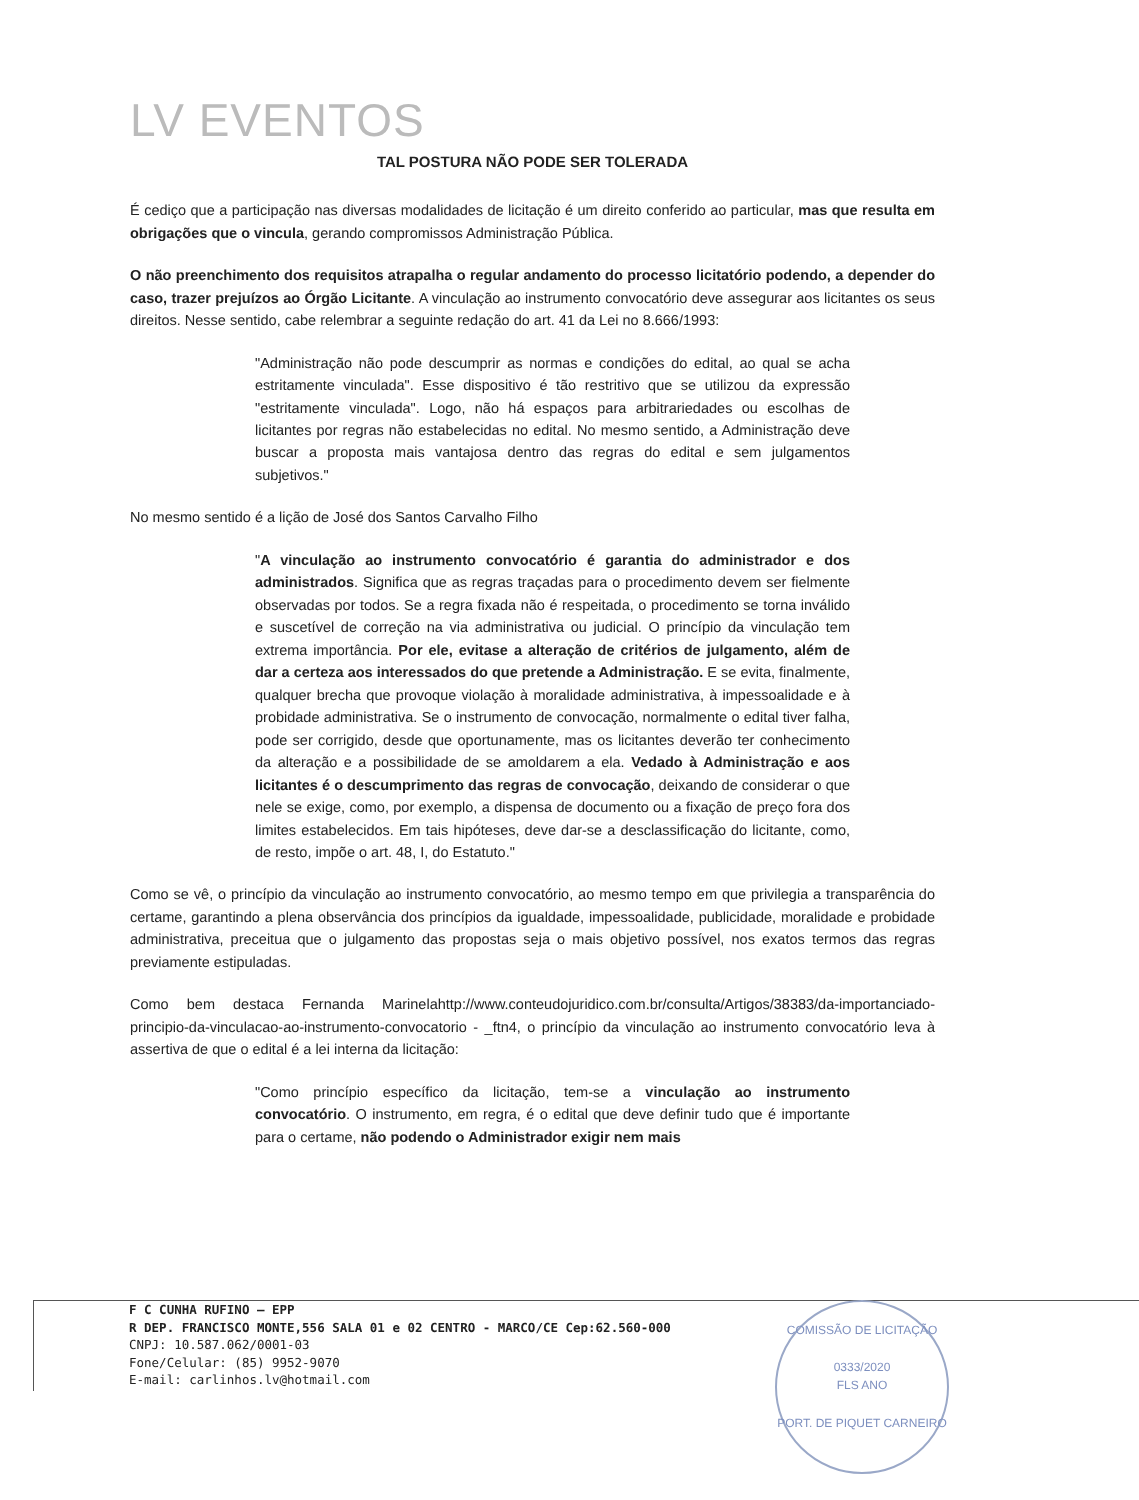LV EVENTOS
TAL POSTURA NÃO PODE SER TOLERADA
É cediço que a participação nas diversas modalidades de licitação é um direito conferido ao particular, mas que resulta em obrigações que o vincula, gerando compromissos Administração Pública.
O não preenchimento dos requisitos atrapalha o regular andamento do processo licitatório podendo, a depender do caso, trazer prejuízos ao Órgão Licitante. A vinculação ao instrumento convocatório deve assegurar aos licitantes os seus direitos. Nesse sentido, cabe relembrar a seguinte redação do art. 41 da Lei no 8.666/1993:
"Administração não pode descumprir as normas e condições do edital, ao qual se acha estritamente vinculada". Esse dispositivo é tão restritivo que se utilizou da expressão "estritamente vinculada". Logo, não há espaços para arbitrariedades ou escolhas de licitantes por regras não estabelecidas no edital. No mesmo sentido, a Administração deve buscar a proposta mais vantajosa dentro das regras do edital e sem julgamentos subjetivos."
No mesmo sentido é a lição de José dos Santos Carvalho Filho
"A vinculação ao instrumento convocatório é garantia do administrador e dos administrados. Significa que as regras traçadas para o procedimento devem ser fielmente observadas por todos. Se a regra fixada não é respeitada, o procedimento se torna inválido e suscetível de correção na via administrativa ou judicial. O princípio da vinculação tem extrema importância. Por ele, evitase a alteração de critérios de julgamento, além de dar a certeza aos interessados do que pretende a Administração. E se evita, finalmente, qualquer brecha que provoque violação à moralidade administrativa, à impessoalidade e à probidade administrativa. Se o instrumento de convocação, normalmente o edital tiver falha, pode ser corrigido, desde que oportunamente, mas os licitantes deverão ter conhecimento da alteração e a possibilidade de se amoldarem a ela. Vedado à Administração e aos licitantes é o descumprimento das regras de convocação, deixando de considerar o que nele se exige, como, por exemplo, a dispensa de documento ou a fixação de preço fora dos limites estabelecidos. Em tais hipóteses, deve dar-se a desclassificação do licitante, como, de resto, impõe o art. 48, I, do Estatuto."
Como se vê, o princípio da vinculação ao instrumento convocatório, ao mesmo tempo em que privilegia a transparência do certame, garantindo a plena observância dos princípios da igualdade, impessoalidade, publicidade, moralidade e probidade administrativa, preceitua que o julgamento das propostas seja o mais objetivo possível, nos exatos termos das regras previamente estipuladas.
Como bem destaca Fernanda Marinelahttp://www.conteudojuridico.com.br/consulta/Artigos/38383/da-importanciado-principio-da-vinculacao-ao-instrumento-convocatorio - _ftn4, o princípio da vinculação ao instrumento convocatório leva à assertiva de que o edital é a lei interna da licitação:
"Como princípio específico da licitação, tem-se a vinculação ao instrumento convocatório. O instrumento, em regra, é o edital que deve definir tudo que é importante para o certame, não podendo o Administrador exigir nem mais
F C CUNHA RUFINO – EPP
R DEP. FRANCISCO MONTE,556 SALA 01 e 02 CENTRO - MARCO/CE Cep:62.560-000
CNPJ: 10.587.062/0001-03
Fone/Celular: (85) 9952-9070
E-mail: carlinhos.lv@hotmail.com
COMISSÃO DE LICITAÇÃO
0333/2020
FLS ANO
PORT. DE PIQUET CARNEIRO